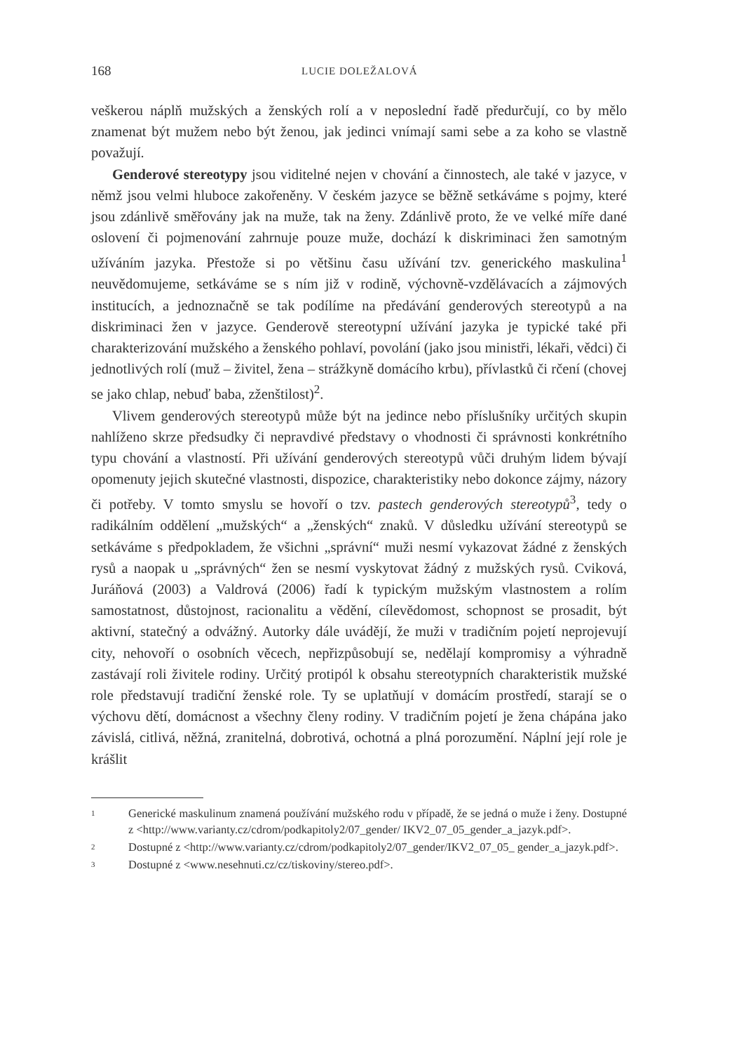168 LUCIE DOLEŽALOVÁ
veškerou náplň mužských a ženských rolí a v neposlední řadě předurčují, co by mělo znamenat být mužem nebo být ženou, jak jedinci vnímají sami sebe a za koho se vlastně považují.
Genderové stereotypy jsou viditelné nejen v chování a činnostech, ale také v jazyce, v němž jsou velmi hluboce zakořeněny. V českém jazyce se běžně setkáváme s pojmy, které jsou zdánlivě směřovány jak na muže, tak na ženy. Zdánlivě proto, že ve velké míře dané oslovení či pojmenování zahrnuje pouze muže, dochází k diskriminaci žen samotným užíváním jazyka. Přestože si po většinu času užívání tzv. generického maskulina<sup>1</sup> neuvědomujeme, setkáváme se s ním již v rodině, výchovně-vzdělávacích a zájmových institucích, a jednoznačně se tak podílíme na předávání genderových stereotypů a na diskriminaci žen v jazyce. Genderově stereotypní užívání jazyka je typické také při charakterizování mužského a ženského pohlaví, povolání (jako jsou ministři, lékaři, vědci) či jednotlivých rolí (muž – živitel, žena – strážkyně domácího krbu), přívlastků či rčení (chovej se jako chlap, nebuď baba, zženštilost)<sup>2</sup>.
Vlivem genderových stereotypů může být na jedince nebo příslušníky určitých skupin nahlíženo skrze předsudky či nepravdivé představy o vhodnosti či správnosti konkrétního typu chování a vlastností. Při užívání genderových stereotypů vůči druhým lidem bývají opomenuty jejich skutečné vlastnosti, dispozice, charakteristiky nebo dokonce zájmy, názory či potřeby. V tomto smyslu se hovoří o tzv. pastech genderových stereotypů<sup>3</sup>, tedy o radikálním oddělení „mužských“ a „ženských“ znaků. V důsledku užívání stereotypů se setkáváme s předpokladem, že všichni „správní“ muži nesmí vykazovat žádné z ženských rysů a naopak u „správných“ žen se nesmí vyskytovat žádný z mužských rysů. Cviková, Juráňová (2003) a Valdrová (2006) řadí k typickým mužským vlastnostem a rolím samostatnost, důstojnost, racionalitu a vědění, cílevědomost, schopnost se prosadit, být aktivní, statečný a odvážný. Autorky dále uvádějí, že muži v tradičním pojetí neprojevují city, nehovoří o osobních věcech, nepřizpůsobují se, nedělají kompromisy a výhradně zastávají roli živitele rodiny. Určitý protipól k obsahu stereotypních charakteristik mužské role představují tradiční ženské role. Ty se uplatňují v domácím prostředí, starají se o výchovu dětí, domácnost a všechny členy rodiny. V tradičním pojetí je žena chápána jako závislá, citlivá, něžná, zranitelná, dobrotivá, ochotná a plná porozumění. Náplní její role je krášlit
1 Generické maskulinum znamená používání mužského rodu v případě, že se jedná o muže i ženy. Dostupné z <http://www.varianty.cz/cdrom/podkapitoly2/07_gender/ IKV2_07_05_gender_a_jazyk.pdf>.
2 Dostupné z <http://www.varianty.cz/cdrom/podkapitoly2/07_gender/IKV2_07_05_ gender_a_jazyk.pdf>.
3 Dostupné z <www.nesehnuti.cz/cz/tiskoviny/stereo.pdf>.